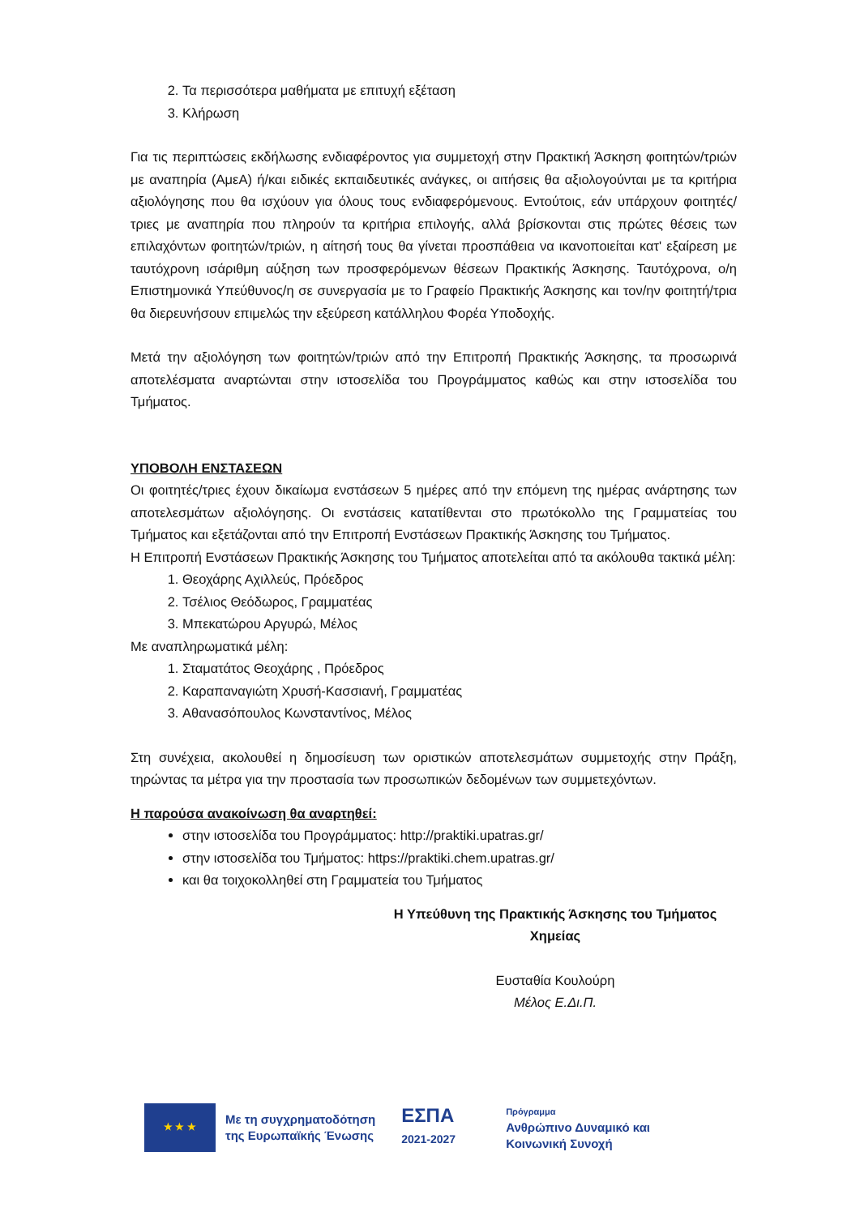2. Τα περισσότερα μαθήματα με επιτυχή εξέταση
3. Κλήρωση
Για τις περιπτώσεις εκδήλωσης ενδιαφέροντος για συμμετοχή στην Πρακτική Άσκηση φοιτητών/τριών με αναπηρία (ΑμεΑ) ή/και ειδικές εκπαιδευτικές ανάγκες, οι αιτήσεις θα αξιολογούνται με τα κριτήρια αξιολόγησης που θα ισχύουν για όλους τους ενδιαφερόμενους. Εντούτοις, εάν υπάρχουν φοιτητές/τριες με αναπηρία που πληρούν τα κριτήρια επιλογής, αλλά βρίσκονται στις πρώτες θέσεις των επιλαχόντων φοιτητών/τριών, η αίτησή τους θα γίνεται προσπάθεια να ικανοποιείται κατ' εξαίρεση με ταυτόχρονη ισάριθμη αύξηση των προσφερόμενων θέσεων Πρακτικής Άσκησης. Ταυτόχρονα, ο/η Επιστημονικά Υπεύθυνος/η σε συνεργασία με το Γραφείο Πρακτικής Άσκησης και τον/ην φοιτητή/τρια θα διερευνήσουν επιμελώς την εξεύρεση κατάλληλου Φορέα Υποδοχής.
Μετά την αξιολόγηση των φοιτητών/τριών από την Επιτροπή Πρακτικής Άσκησης, τα προσωρινά αποτελέσματα αναρτώνται στην ιστοσελίδα του Προγράμματος καθώς και στην ιστοσελίδα του Τμήματος.
ΥΠΟΒΟΛΗ ΕΝΣΤΑΣΕΩΝ
Οι φοιτητές/τριες έχουν δικαίωμα ενστάσεων 5 ημέρες από την επόμενη της ημέρας ανάρτησης των αποτελεσμάτων αξιολόγησης. Οι ενστάσεις κατατίθενται στο πρωτόκολλο της Γραμματείας του Τμήματος και εξετάζονται από την Επιτροπή Ενστάσεων Πρακτικής Άσκησης του Τμήματος.
Η Επιτροπή Ενστάσεων Πρακτικής Άσκησης του Τμήματος αποτελείται από τα ακόλουθα τακτικά μέλη:
1. Θεοχάρης Αχιλλεύς, Πρόεδρος
2. Τσέλιος Θεόδωρος, Γραμματέας
3. Μπεκατώρου Αργυρώ, Μέλος
Με αναπληρωματικά μέλη:
1. Σταματάτος Θεοχάρης , Πρόεδρος
2. Καραπαναγιώτη Χρυσή-Κασσιανή, Γραμματέας
3. Αθανασόπουλος Κωνσταντίνος, Μέλος
Στη συνέχεια, ακολουθεί η δημοσίευση των οριστικών αποτελεσμάτων συμμετοχής στην Πράξη, τηρώντας τα μέτρα για την προστασία των προσωπικών δεδομένων των συμμετεχόντων.
Η παρούσα ανακοίνωση θα αναρτηθεί:
στην ιστοσελίδα του Προγράμματος: http://praktiki.upatras.gr/
στην ιστοσελίδα του Τμήματος: https://praktiki.chem.upatras.gr/
και θα τοιχοκολληθεί στη Γραμματεία του Τμήματος
Η Υπεύθυνη της Πρακτικής Άσκησης του Τμήματος
Χημείας
Ευσταθία Κουλούρη
Μέλος Ε.Δι.Π.
★ ★ ★
Με τη συγχρηματοδότηση
της Ευρωπαϊκής Ένωσης
ΕΣΠΑ
2021-2027
Πρόγραμμα
Ανθρώπινο Δυναμικό και
Κοινωνική Συνοχή